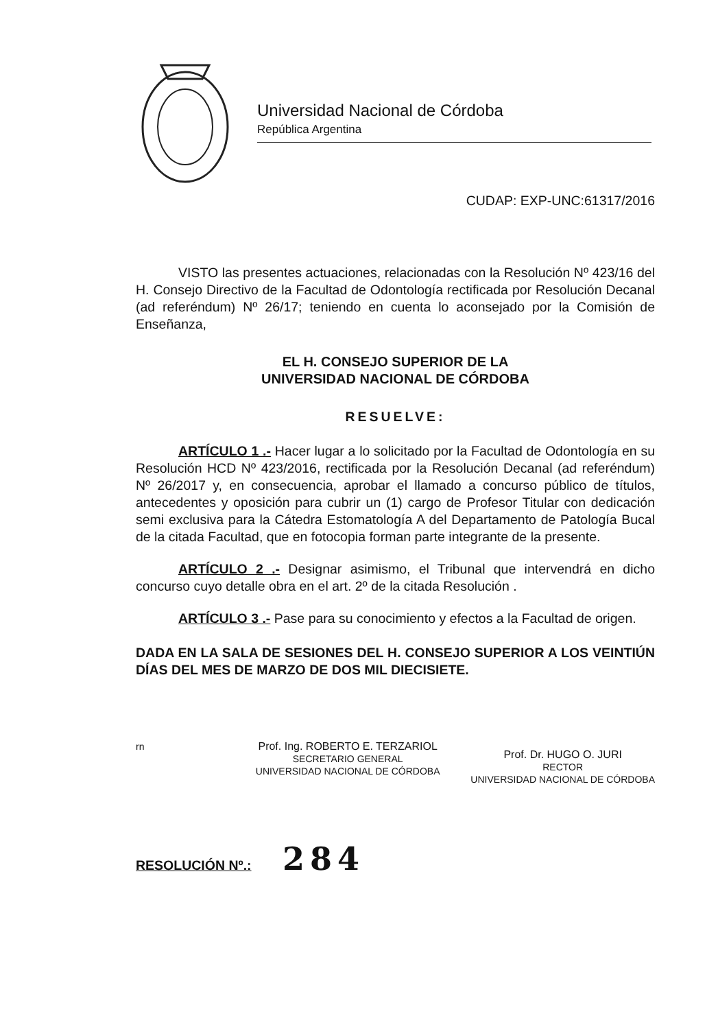Universidad Nacional de Córdoba
República Argentina
CUDAP: EXP-UNC:61317/2016
VISTO las presentes actuaciones, relacionadas con la Resolución Nº 423/16 del H. Consejo Directivo de la Facultad de Odontología rectificada por Resolución Decanal (ad referéndum) Nº 26/17; teniendo en cuenta lo aconsejado por la Comisión de Enseñanza,
EL H. CONSEJO SUPERIOR DE LA
UNIVERSIDAD NACIONAL DE CÓRDOBA
RESUELVE:
ARTÍCULO 1 .- Hacer lugar a lo solicitado por la Facultad de Odontología en su Resolución HCD Nº 423/2016, rectificada por la Resolución Decanal (ad referéndum) Nº 26/2017 y, en consecuencia, aprobar el llamado a concurso público de títulos, antecedentes y oposición para cubrir un (1) cargo de Profesor Titular con dedicación semi exclusiva para la Cátedra Estomatología A del Departamento de Patología Bucal de la citada Facultad, que en fotocopia forman parte integrante de la presente.
ARTÍCULO 2 .- Designar asimismo, el Tribunal que intervendrá en dicho concurso cuyo detalle obra en el art. 2º de la citada Resolución .
ARTÍCULO 3 .- Pase para su conocimiento y efectos a la Facultad de origen.
DADA EN LA SALA DE SESIONES DEL H. CONSEJO SUPERIOR A LOS VEINTIÚN DÍAS DEL MES DE MARZO DE DOS MIL DIECISIETE.
rn Prof. Ing. ROBERTO E. TERZARIOL
SECRETARIO GENERAL
UNIVERSIDAD NACIONAL DE CÓRDOBA
Prof. Dr. HUGO O. JURI
RECTOR
UNIVERSIDAD NACIONAL DE CÓRDOBA
RESOLUCIÓN Nº.: 284